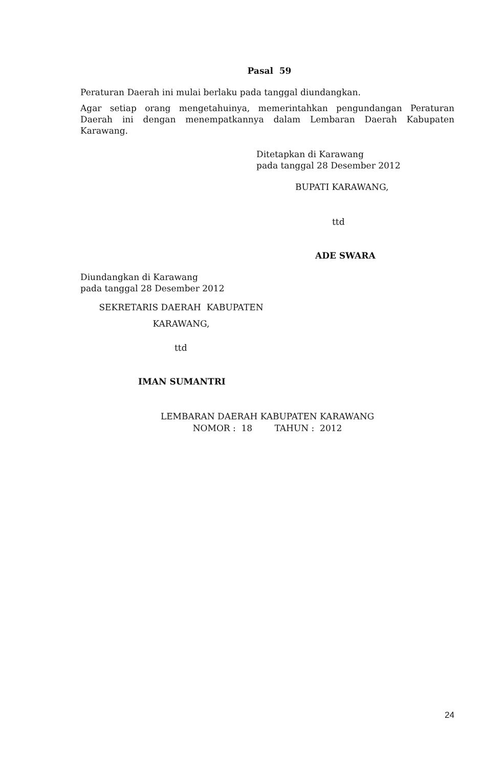Pasal 59
Peraturan Daerah ini mulai berlaku pada tanggal diundangkan.
Agar setiap orang mengetahuinya, memerintahkan pengundangan Peraturan Daerah ini dengan menempatkannya dalam Lembaran Daerah Kabupaten Karawang.
Ditetapkan di Karawang
pada tanggal 28 Desember 2012
BUPATI KARAWANG,
ttd
ADE SWARA
Diundangkan di Karawang
pada tanggal 28 Desember 2012
SEKRETARIS DAERAH KABUPATEN
KARAWANG,
ttd
IMAN SUMANTRI
LEMBARAN DAERAH KABUPATEN KARAWANG
NOMOR : 18 TAHUN : 2012
24